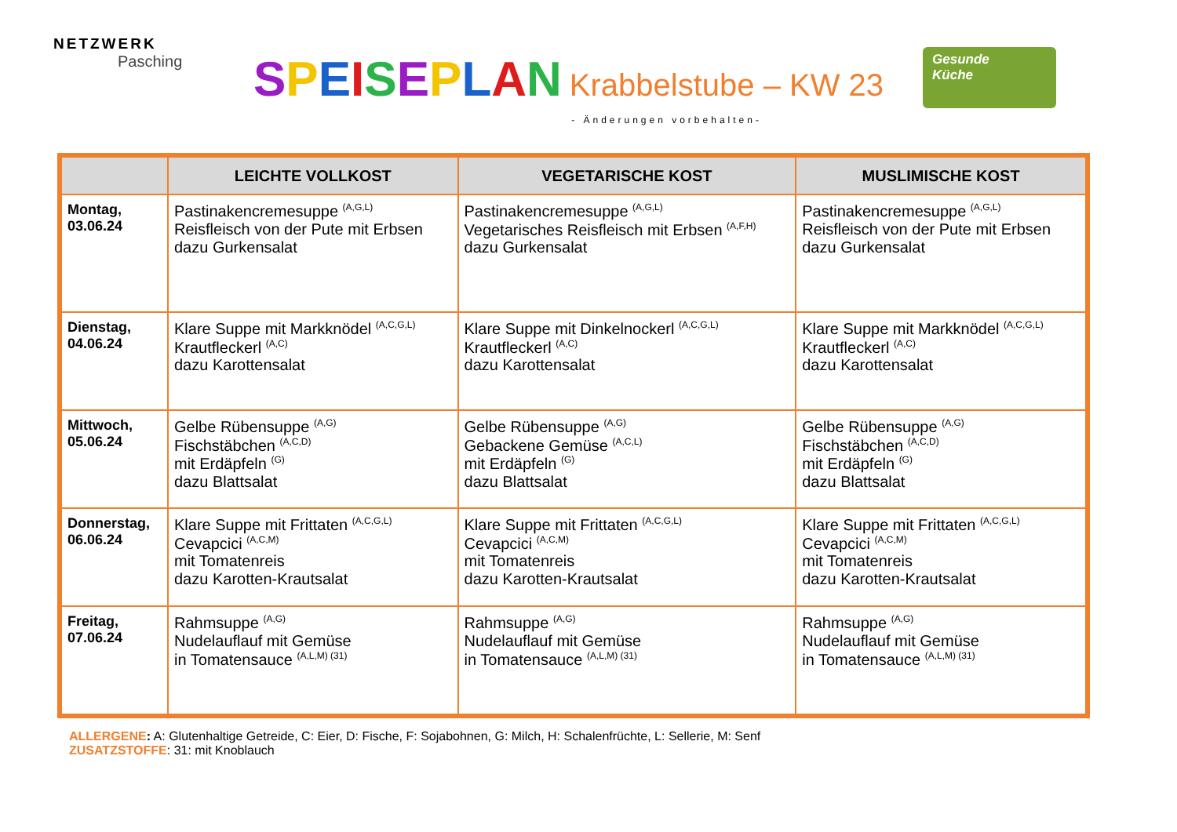NETZWERK
Pasching
SPEISEPLAN Krabbelstube – KW 23
- Änderungen vorbehalten-
Gesunde
Küche
| | LEICHTE VOLLKOST | VEGETARISCHE KOST | MUSLIMISCHE KOST |
| --- | --- | --- | --- |
| Montag, 03.06.24 | Pastinakencremesuppe <sup>(A,G,L)</sup> Reisfleisch von der Pute mit Erbsen dazu Gurkensalat | Pastinakencremesuppe <sup>(A,G,L)</sup> Vegetarisches Reisfleisch mit Erbsen <sup>(A,F,H)</sup> dazu Gurkensalat | Pastinakencremesuppe <sup>(A,G,L)</sup> Reisfleisch von der Pute mit Erbsen dazu Gurkensalat |
| Dienstag, 04.06.24 | Klare Suppe mit Markknödel <sup>(A,C,G,L)</sup> Krautfleckerl <sup>(A,C)</sup> dazu Karottensalat | Klare Suppe mit Dinkelnockerl <sup>(A,C,G,L)</sup> Krautfleckerl <sup>(A,C)</sup> dazu Karottensalat | Klare Suppe mit Markknödel <sup>(A,C,G,L)</sup> Krautfleckerl <sup>(A,C)</sup> dazu Karottensalat |
| Mittwoch, 05.06.24 | Gelbe Rübensuppe <sup>(A,G)</sup> Fischstäbchen <sup>(A,C,D)</sup> mit Erdäpfeln <sup>(G)</sup> dazu Blattsalat | Gelbe Rübensuppe <sup>(A,G)</sup> Gebackene Gemüse <sup>(A,C,L)</sup> mit Erdäpfeln <sup>(G)</sup> dazu Blattsalat | Gelbe Rübensuppe <sup>(A,G)</sup> Fischstäbchen <sup>(A,C,D)</sup> mit Erdäpfeln <sup>(G)</sup> dazu Blattsalat |
| Donnerstag, 06.06.24 | Klare Suppe mit Frittaten <sup>(A,C,G,L)</sup> Cevapcici <sup>(A,C,M)</sup> mit Tomatenreis dazu Karotten-Krautsalat | Klare Suppe mit Frittaten <sup>(A,C,G,L)</sup> Cevapcici <sup>(A,C,M)</sup> mit Tomatenreis dazu Karotten-Krautsalat | Klare Suppe mit Frittaten <sup>(A,C,G,L)</sup> Cevapcici <sup>(A,C,M)</sup> mit Tomatenreis dazu Karotten-Krautsalat |
| Freitag, 07.06.24 | Rahmsuppe <sup>(A,G)</sup> Nudelauflauf mit Gemüse in Tomatensauce <sup>(A,L,M) (31)</sup> | Rahmsuppe <sup>(A,G)</sup> Nudelauflauf mit Gemüse in Tomatensauce <sup>(A,L,M) (31)</sup> | Rahmsuppe <sup>(A,G)</sup> Nudelauflauf mit Gemüse in Tomatensauce <sup>(A,L,M) (31)</sup> |
ALLERGENE: A: Glutenhaltige Getreide, C: Eier, D: Fische, F: Sojabohnen, G: Milch, H: Schalenfrüchte, L: Sellerie, M: Senf
ZUSATZSTOFFE: 31: mit Knoblauch